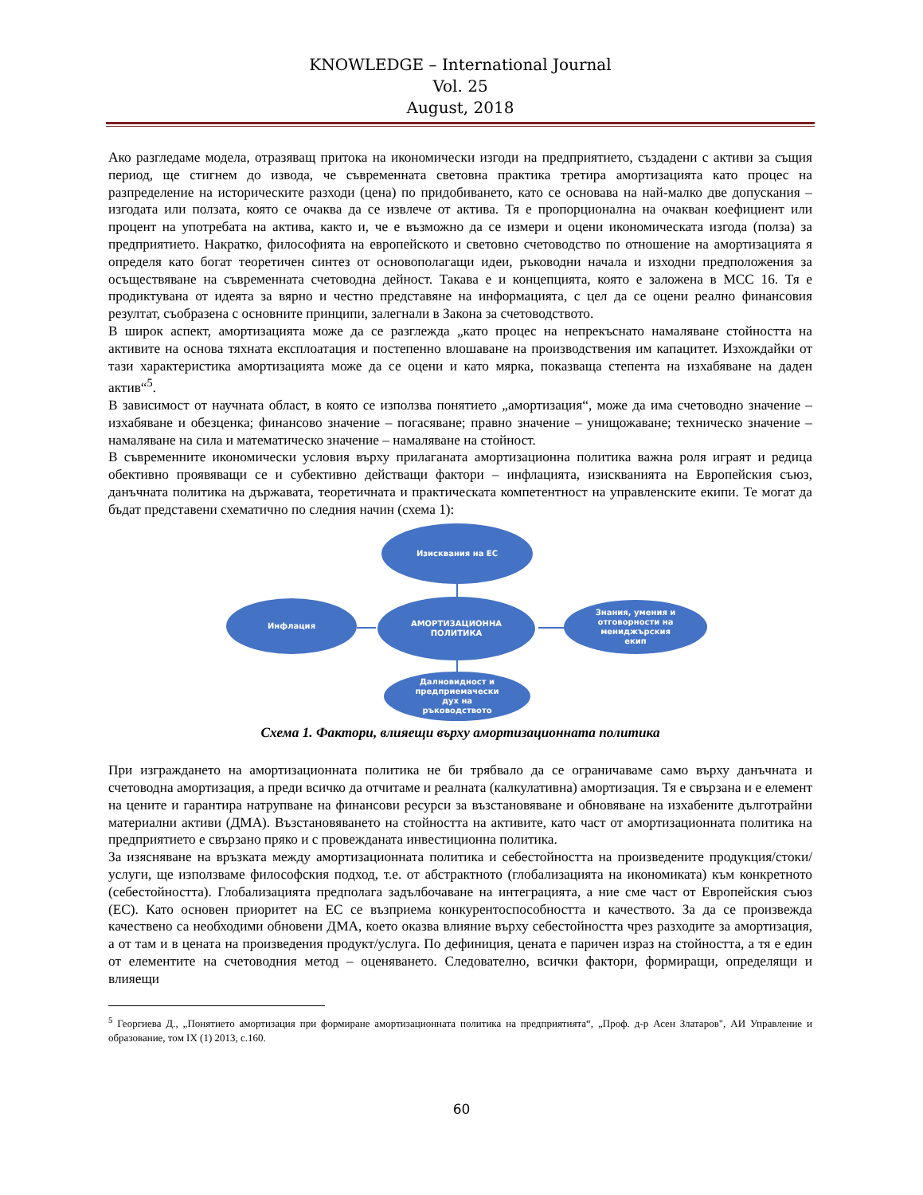KNOWLEDGE – International Journal
Vol. 25
August, 2018
Ако разгледаме модела, отразяващ притока на икономически изгоди на предприятието, създадени с активи за същия период, ще стигнем до извода, че съвременната световна практика третира амортизацията като процес на разпределение на историческите разходи (цена) по придобиването, като се основава на най-малко две допускания – изгодата или ползата, която се очаква да се извлече от актива. Тя е пропорционална на очакван коефициент или процент на употребата на актива, както и, че е възможно да се измери и оцени икономическата изгода (полза) за предприятието. Накратко, философията на европейското и световно счетоводство по отношение на амортизацията я определя като богат теоретичен синтез от основополагащи идеи, ръководни начала и изходни предположения за осъществяване на съвременната счетоводна дейност. Такава е и концепцията, която е заложена в МСС 16. Тя е продиктувана от идеята за вярно и честно представяне на информацията, с цел да се оцени реално финансовия резултат, съобразена с основните принципи, залегнали в Закона за счетоводството.
В широк аспект, амортизацията може да се разглежда „като процес на непрекъснато намаляване стойността на активите на основа тяхната експлоатация и постепенно влошаване на производствения им капацитет. Изхождайки от тази характеристика амортизацията може да се оцени и като мярка, показваща степента на изхабяване на даден актив“<sup>5</sup>.
В зависимост от научната област, в която се използва понятието „амортизация“, може да има счетоводно значение – изхабяване и обезценка; финансово значение – погасяване; правно значение – унищожаване; техническо значение – намаляване на сила и математическо значение – намаляване на стойност.
В съвременните икономически условия върху прилаганата амортизационна политика важна роля играят и редица обективно проявяващи се и субективно действащи фактори – инфлацията, изискванията на Европейския съюз, данъчната политика на държавата, теоретичната и практическата компетентност на управленските екипи. Те могат да бъдат представени схематично по следния начин (схема 1):
Изисквания на ЕС
Инфлация
АМОРТИЗАЦИОННА
ПОЛИТИКА
Знания, умения и
отговорности на
мениджърския
екип
Далновидност и
предприемачески
дух на
ръководството
Схема 1. Фактори, влияещи върху амортизационната политика
При изграждането на амортизационната политика не би трябвало да се ограничаваме само върху данъчната и счетоводна амортизация, а преди всичко да отчитаме и реалната (калкулативна) амортизация. Тя е свързана и е елемент на цените и гарантира натрупване на финансови ресурси за възстановяване и обновяване на изхабените дълготрайни материални активи (ДМА). Възстановяването на стойността на активите, като част от амортизационната политика на предприятието е свързано пряко и с провежданата инвестиционна политика.
За изясняване на връзката между амортизационната политика и себестойността на произведените продукция/стоки/услуги, ще използваме философския подход, т.е. от абстрактното (глобализацията на икономиката) към конкретното (себестойността). Глобализацията предполага задълбочаване на интеграцията, а ние сме част от Европейския съюз (ЕС). Като основен приоритет на ЕС се възприема конкурентоспособността и качеството. За да се произвежда качествено са необходими обновени ДМА, което оказва влияние върху себестойността чрез разходите за амортизация, а от там и в цената на произведения продукт/услуга. По дефиниция, цената е паричен израз на стойността, а тя е един от елементите на счетоводния метод – оценяването. Следователно, всички фактори, формиращи, определящи и влияещи
<sup>5</sup> Георгиева Д., „Понятието амортизация при формиране амортизационната политика на предприятията“, „Проф. д-р Асен Златаров", АИ Управление и образование, том IX (1) 2013, с.160.
60